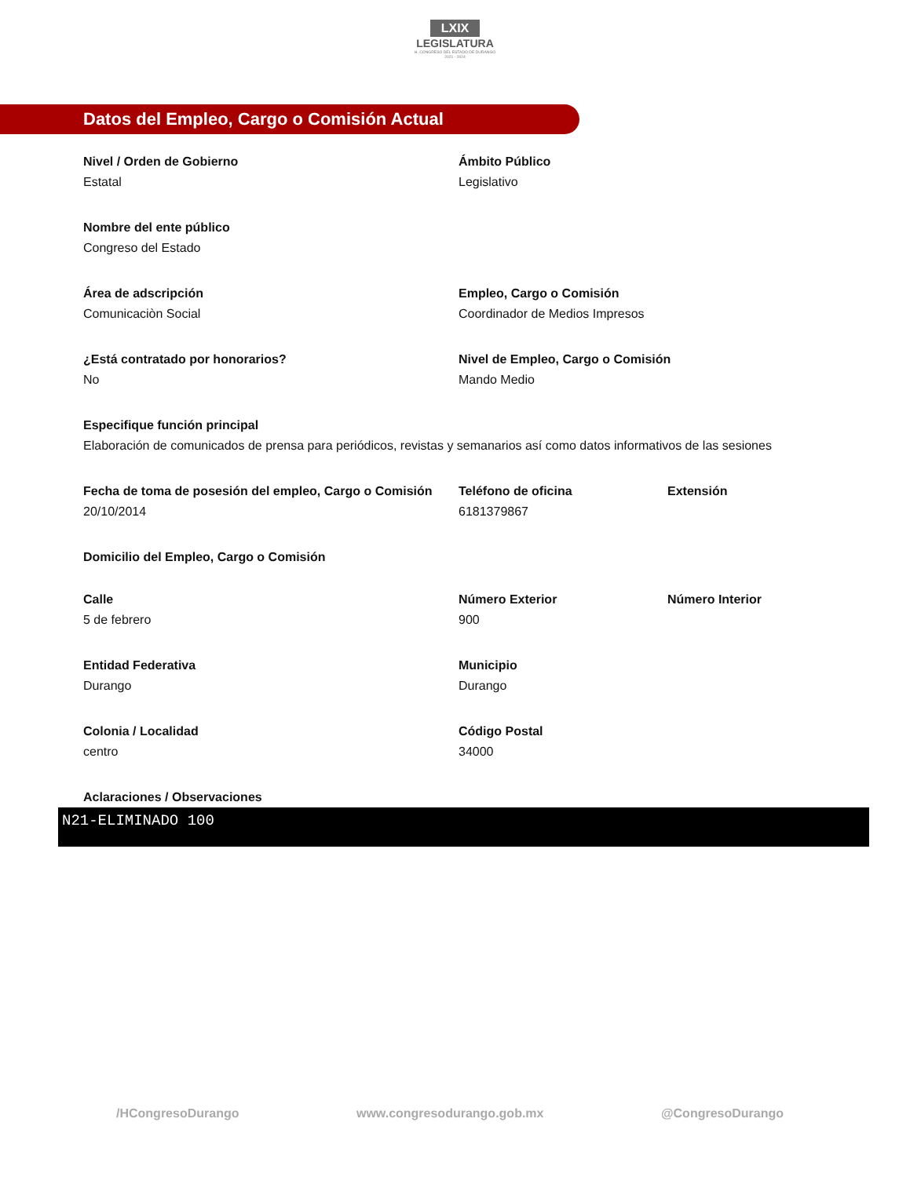LXIX
LEGISLATURA
H. CONGRESO DEL ESTADO DE DURANGO
2021 - 2024
Datos del Empleo, Cargo o Comisión Actual
Nivel / Orden de Gobierno
Estatal
Ámbito Público
Legislativo
Nombre del ente público
Congreso del Estado
Área de adscripción
Comunicaciòn Social
Empleo, Cargo o Comisión
Coordinador de Medios Impresos
¿Está contratado por honorarios?
No
Nivel de Empleo, Cargo o Comisión
Mando Medio
Especifique función principal
Elaboración de comunicados de prensa para periódicos, revistas y semanarios así como datos informativos de las sesiones
Fecha de toma de posesión del empleo, Cargo o Comisión
20/10/2014
Teléfono de oficina
6181379867
Extensión
Domicilio del Empleo, Cargo o Comisión
Calle
5 de febrero
Número Exterior
900
Número Interior
Entidad Federativa
Durango
Municipio
Durango
Colonia / Localidad
centro
Código Postal
34000
Aclaraciones / Observaciones
N21-ELIMINADO 100
/HCongresoDurango www.congresodurango.gob.mx @CongresoDurango